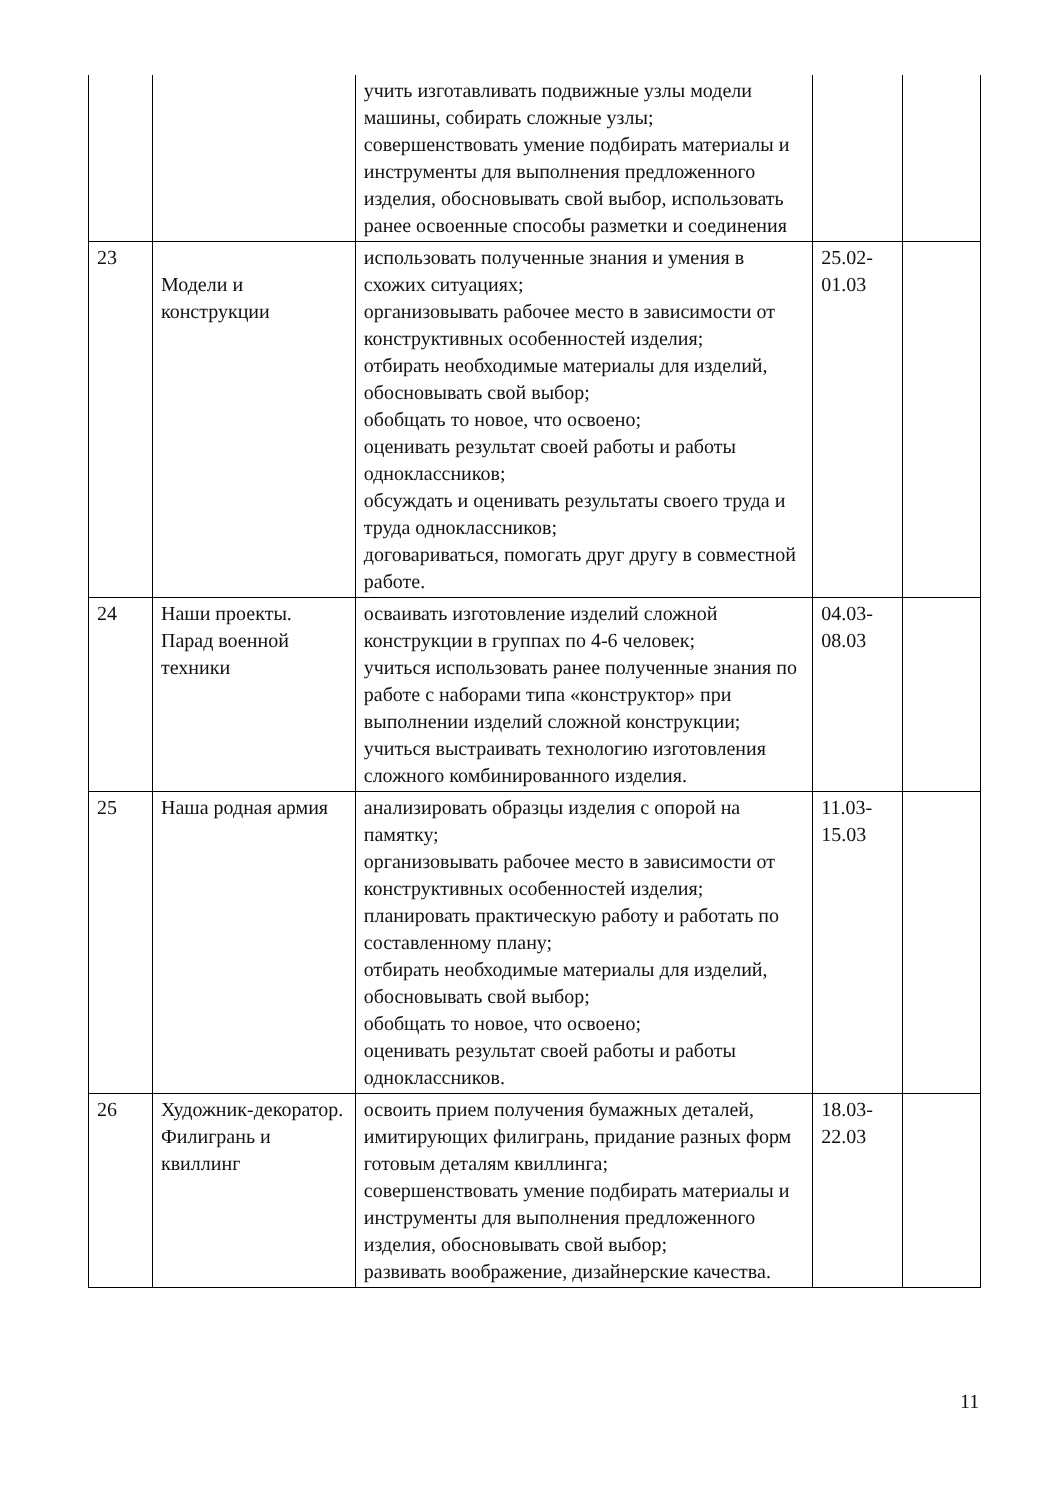| | | учить изготавливать подвижные узлы модели машины, собирать сложные узлы; совершенствовать умение подбирать материалы и инструменты для выполнения предложенного изделия, обосновывать свой выбор, использовать ранее освоенные способы разметки и соединения | | |
| 23 | Модели и конструкции | использовать полученные знания и умения в схожих ситуациях; организовывать рабочее место в зависимости от конструктивных особенностей изделия; отбирать необходимые материалы для изделий, обосновывать свой выбор; обобщать то новое, что освоено; оценивать результат своей работы и работы одноклассников; обсуждать и оценивать результаты своего труда и труда одноклассников; договариваться, помогать друг другу в совместной работе. | 25.02- 01.03 | |
| 24 | Наши проекты. Парад военной техники | осваивать изготовление изделий сложной конструкции в группах по 4-6 человек; учиться использовать ранее полученные знания по работе с наборами типа «конструктор» при выполнении изделий сложной конструкции; учиться выстраивать технологию изготовления сложного комбинированного изделия. | 04.03- 08.03 | |
| 25 | Наша родная армия | анализировать образцы изделия с опорой на памятку; организовывать рабочее место в зависимости от конструктивных особенностей изделия; планировать практическую работу и работать по составленному плану; отбирать необходимые материалы для изделий, обосновывать свой выбор; обобщать то новое, что освоено; оценивать результат своей работы и работы одноклассников. | 11.03- 15.03 | |
| 26 | Художник-декоратор. Филигрань и квиллинг | освоить прием получения бумажных деталей, имитирующих филигрань, придание разных форм готовым деталям квиллинга; совершенствовать умение подбирать материалы и инструменты для выполнения предложенного изделия, обосновывать свой выбор; развивать воображение, дизайнерские качества. | 18.03- 22.03 | |
11